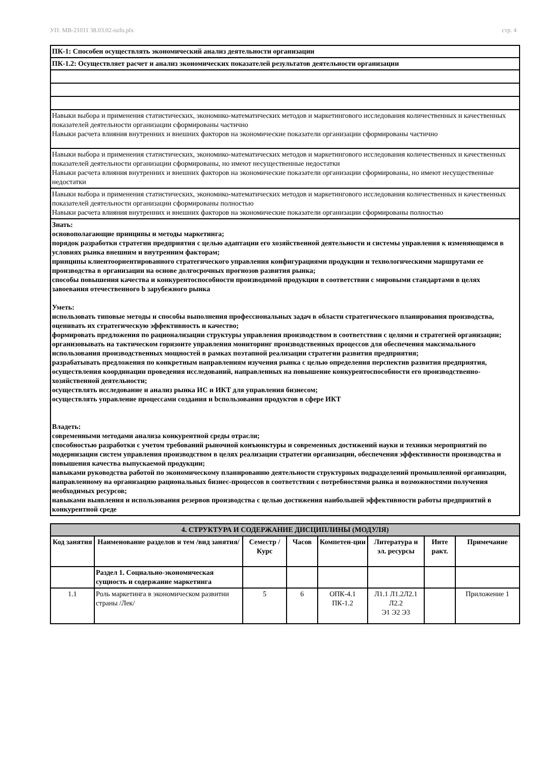УП: МВ-21011 38.03.02-ozfo.plx стр. 4
| ПК-1: Способен осуществлять экономический анализ деятельности организации |
| ПК-1.2: Осуществляет расчет и анализ экономических показателей результатов деятельности организации |
| Навыки выбора и применения статистических, экономико-математических методов и маркетингового исследования количественных и качественных показателей деятельности организации сформированы частично Навыки расчета влияния внутренних и внешних факторов на экономические показатели организации сформированы частично |
| Навыки выбора и применения статистических, экономико-математических методов и маркетингового исследования количественных и качественных показателей деятельности организации сформированы, но имеют несущественные недостатки Навыки расчета влияния внутренних и внешних факторов на экономические показатели организации сформированы, но имеют несущественные недостатки |
| Навыки выбора и применения статистических, экономико-математических методов и маркетингового исследования количественных и качественных показателей деятельности организации сформированы полностью Навыки расчета влияния внутренних и внешних факторов на экономические показатели организации сформированы полностью |
| Знать: основополагающие принципы и методы маркетинга; порядок разработки стратегии предприятия с целью адаптации его хозяйственной деятельности и системы управления к изменяющимся в условиях рынка внешним и внутренним факторам; принципы клиентоориентированного стратегического управления конфигурациями продукции и технологическими маршрутами ее производства в организации на основе долгосрочных прогнозов развития рынка; способы повышения качества и конкурентоспособности производимой продукции в соответствии с мировыми стандартами в целях завоевания отечественного b зарубежного рынка Уметь: использовать типовые методы и способы выполнения профессиональных задач в области стратегического планирования производства, оценивать их стратегическую эффективность и качество; формировать предложения по рационализации структуры управления производством в соответствии с целями и стратегией организации; организовывать на тактическом горизонте управления мониторинг производственных процессов для обеспечения максимального использования производственных мощностей в рамках поэтапной реализации стратегии развития предприятия; разрабатывать предложения по конкретным направлениям изучения рынка с целью определения перспектив развития предприятия, осуществления координации проведения исследований, направленных на повышение конкурентоспособности его производственно-хозяйственной деятельности; осуществлять исследование и анализ рынка ИС и ИКТ для управления бизнесом; осуществлять управление процессами создания и bспользования продуктов в сфере ИКТ Владеть: современными методами анализа конкурентной среды отрасли; способностью разработки с учетом требований рыночной конъюнктуры и современных достижений науки и техники мероприятий по модернизации систем управления производством в целях реализации стратегии организации, обеспечения эффективности производства и повышения качества выпускаемой продукции; навыками руководства работой по экономическому планированию деятельности структурных подразделений промышленной организации, направленному на организацию рациональных бизнес-процессов в соответствии с потребностями рынка и возможностями получения необходимых ресурсов; навыками выявления и использования резервов производства с целью достижения наибольшей эффективности работы предприятий в конкурентной среде |
| 4. СТРУКТУРА И СОДЕРЖАНИЕ ДИСЦИПЛИНЫ (МОДУЛЯ) | | | | | | | |
| --- | --- | --- | --- | --- | --- | --- | --- |
| Код занятия | Наименование разделов и тем /вид занятия/ | Семестр / Курс | Часов | Компетен-ции | Литература и эл. ресурсы | Инте ракт. | Примечание |
| | Раздел 1. Социально-экономическая сущность и содержание маркетинга | | | | | | |
| 1.1 | Роль маркетинга в экономическом развитии страны /Лек/ | 5 | 6 | ОПК-4.1 ПК-1.2 | Л1.1 Л1.2Л2.1 Л2.2 Э1 Э2 Э3 | | Приложение 1 |